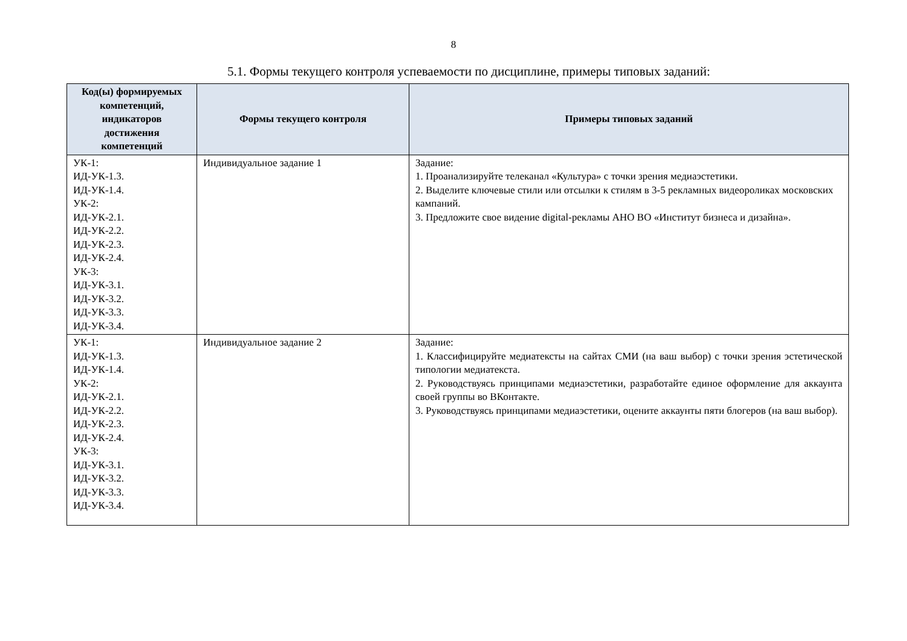8
5.1. Формы текущего контроля успеваемости по дисциплине, примеры типовых заданий:
| Код(ы) формируемых компетенций, индикаторов достижения компетенций | Формы текущего контроля | Примеры типовых заданий |
| --- | --- | --- |
| УК-1: ИД-УК-1.3. ИД-УК-1.4. УК-2: ИД-УК-2.1. ИД-УК-2.2. ИД-УК-2.3. ИД-УК-2.4. УК-3: ИД-УК-3.1. ИД-УК-3.2. ИД-УК-3.3. ИД-УК-3.4. | Индивидуальное задание 1 | Задание: 1. Проанализируйте телеканал «Культура» с точки зрения медиаэстетики. 2. Выделите ключевые стили или отсылки к стилям в 3-5 рекламных видеороликах московских кампаний. 3. Предложите свое видение digital-рекламы АНО ВО «Институт бизнеса и дизайна». |
| УК-1: ИД-УК-1.3. ИД-УК-1.4. УК-2: ИД-УК-2.1. ИД-УК-2.2. ИД-УК-2.3. ИД-УК-2.4. УК-3: ИД-УК-3.1. ИД-УК-3.2. ИД-УК-3.3. ИД-УК-3.4. | Индивидуальное задание 2 | Задание: 1. Классифицируйте медиатексты на сайтах СМИ (на ваш выбор) с точки зрения эстетической типологии медиатекста. 2. Руководствуясь принципами медиаэстетики, разработайте единое оформление для аккаунта своей группы во ВКонтакте. 3. Руководствуясь принципами медиаэстетики, оцените аккаунты пяти блогеров (на ваш выбор). |